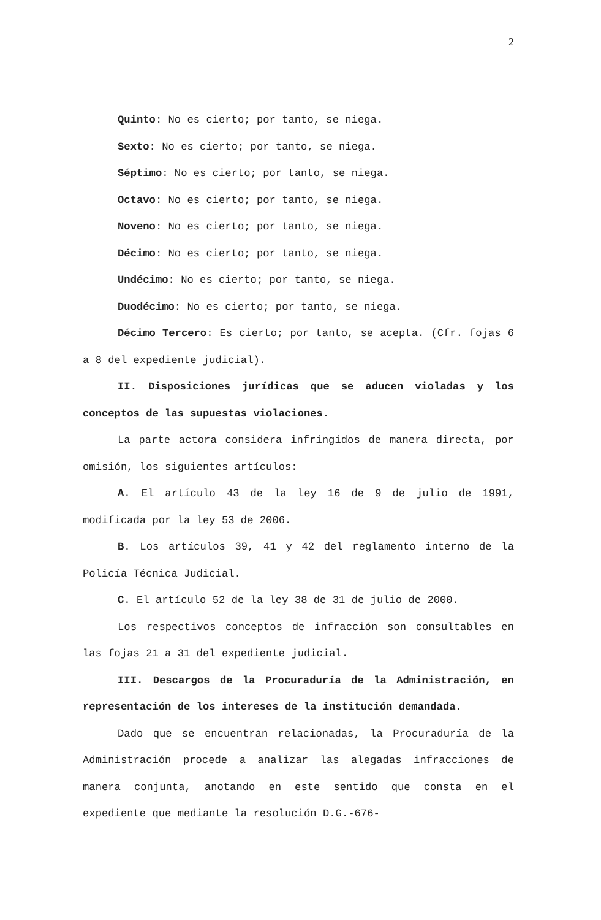2
Quinto: No es cierto; por tanto, se niega.
Sexto: No es cierto; por tanto, se niega.
Séptimo: No es cierto; por tanto, se niega.
Octavo: No es cierto; por tanto, se niega.
Noveno: No es cierto; por tanto, se niega.
Décimo: No es cierto; por tanto, se niega.
Undécimo: No es cierto; por tanto, se niega.
Duodécimo: No es cierto; por tanto, se niega.
Décimo Tercero: Es cierto; por tanto, se acepta. (Cfr. fojas 6 a 8 del expediente judicial).
II. Disposiciones jurídicas que se aducen violadas y los conceptos de las supuestas violaciones.
La parte actora considera infringidos de manera directa, por omisión, los siguientes artículos:
A. El artículo 43 de la ley 16 de 9 de julio de 1991, modificada por la ley 53 de 2006.
B. Los artículos 39, 41 y 42 del reglamento interno de la Policía Técnica Judicial.
C. El artículo 52 de la ley 38 de 31 de julio de 2000.
Los respectivos conceptos de infracción son consultables en las fojas 21 a 31 del expediente judicial.
III. Descargos de la Procuraduría de la Administración, en representación de los intereses de la institución demandada.
Dado que se encuentran relacionadas, la Procuraduría de la Administración procede a analizar las alegadas infracciones de manera conjunta, anotando en este sentido que consta en el expediente que mediante la resolución D.G.-676-